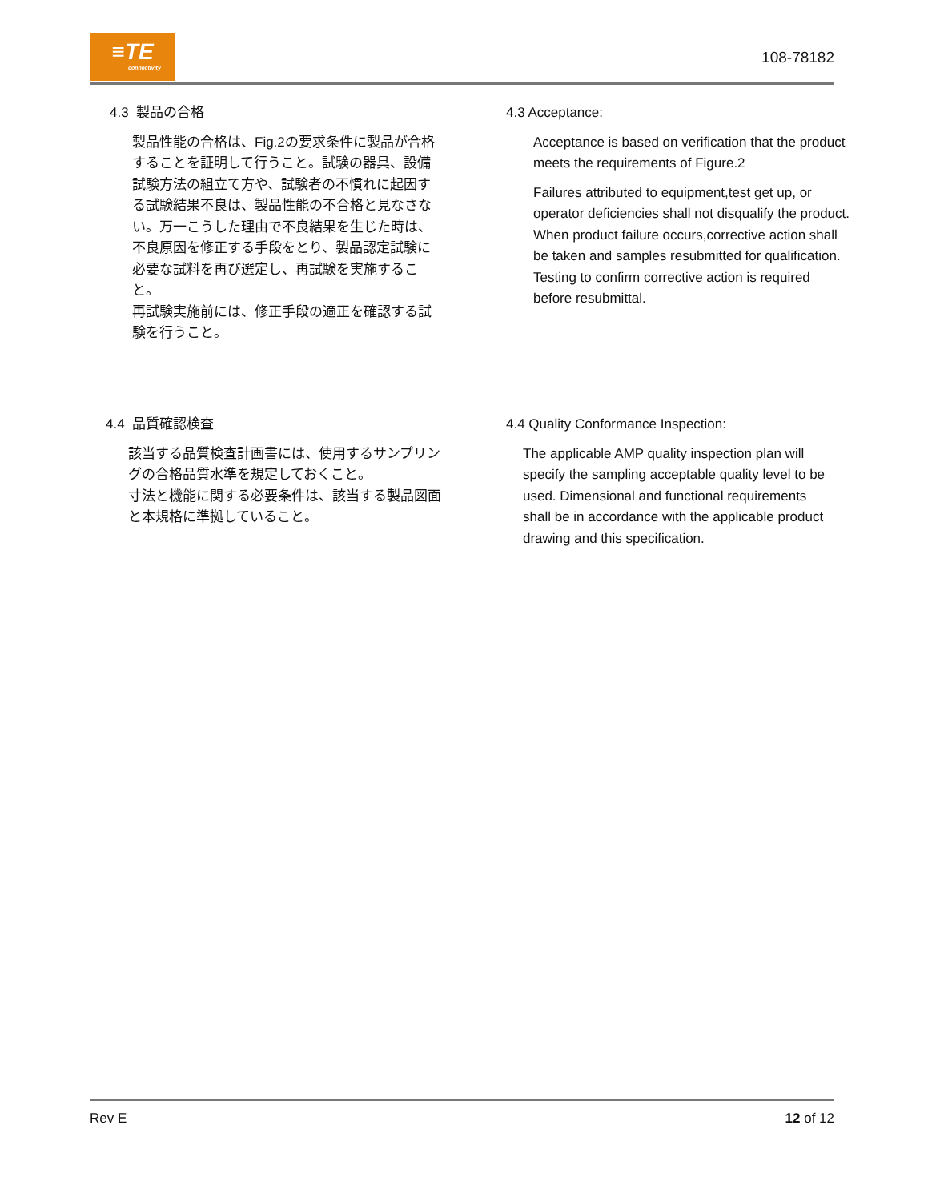≡TE
connectivity
108-78182
4.3 製品の合格
製品性能の合格は、Fig.2の要求条件に製品が合格することを証明して行うこと。試験の器具、設備試験方法の組立て方や、試験者の不慣れに起因する試験結果不良は、製品性能の不合格と見なさない。万一こうした理由で不良結果を生じた時は、不良原因を修正する手段をとり、製品認定試験に必要な試料を再び選定し、再試験を実施すること。
再試験実施前には、修正手段の適正を確認する試験を行うこと。
4.3 Acceptance:
Acceptance is based on verification that the product meets the requirements of Figure.2
Failures attributed to equipment,test get up, or operator deficiencies shall not disqualify the product. When product failure occurs,corrective action shall be taken and samples resubmitted for qualification.
Testing to confirm corrective action is required before resubmittal.
4.4 品質確認検査
該当する品質検査計画書には、使用するサンプリングの合格品質水準を規定しておくこと。
寸法と機能に関する必要条件は、該当する製品図面と本規格に準拠していること。
4.4 Quality Conformance Inspection:
The applicable AMP quality inspection plan will specify the sampling acceptable quality level to be used. Dimensional and functional requirements shall be in accordance with the applicable product drawing and this specification.
Rev E 12 of 12